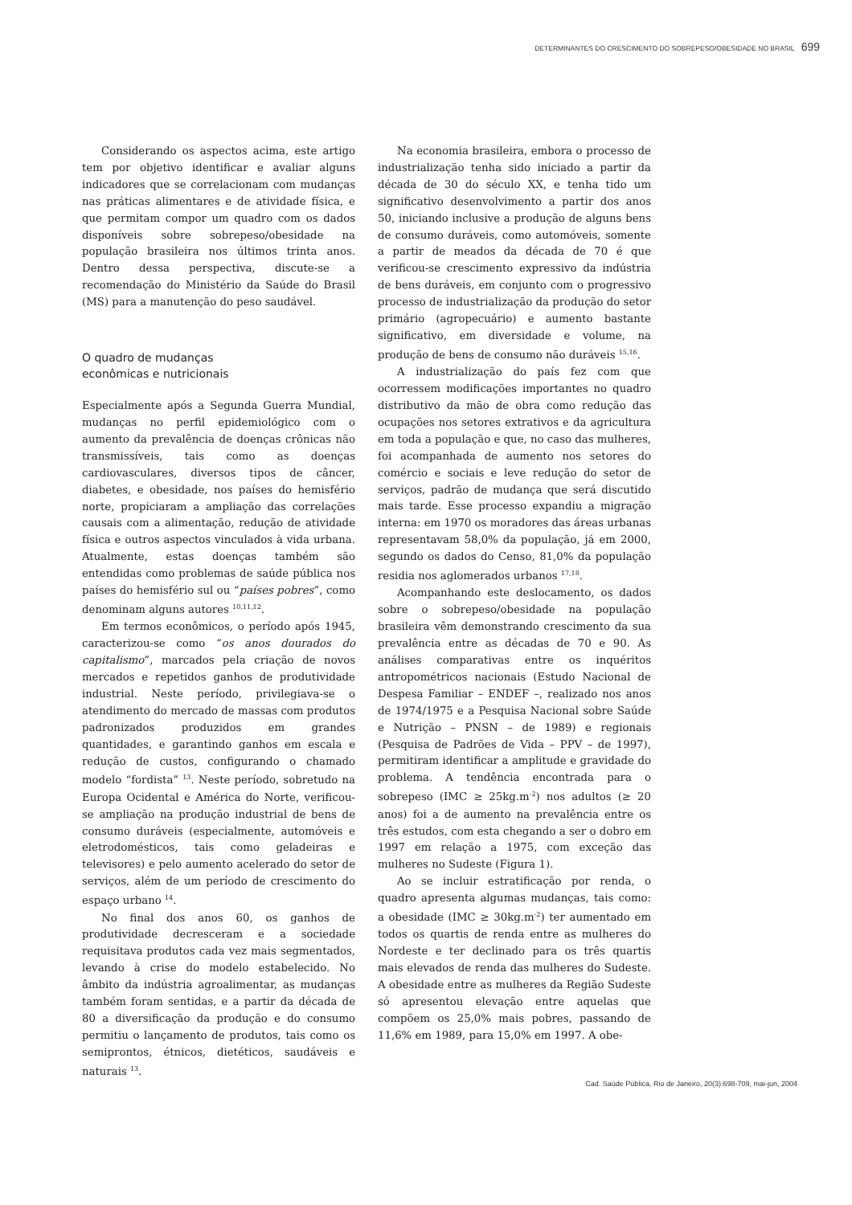DETERMINANTES DO CRESCIMENTO DO SOBREPESO/OBESIDADE NO BRASIL 699
Considerando os aspectos acima, este artigo tem por objetivo identificar e avaliar alguns indicadores que se correlacionam com mudanças nas práticas alimentares e de atividade física, e que permitam compor um quadro com os dados disponíveis sobre sobrepeso/obesidade na população brasileira nos últimos trinta anos. Dentro dessa perspectiva, discute-se a recomendação do Ministério da Saúde do Brasil (MS) para a manutenção do peso saudável.
O quadro de mudanças
econômicas e nutricionais
Especialmente após a Segunda Guerra Mundial, mudanças no perfil epidemiológico com o aumento da prevalência de doenças crônicas não transmissíveis, tais como as doenças cardiovasculares, diversos tipos de câncer, diabetes, e obesidade, nos países do hemisfério norte, propiciaram a ampliação das correlações causais com a alimentação, redução de atividade física e outros aspectos vinculados à vida urbana. Atualmente, estas doenças também são entendidas como problemas de saúde pública nos países do hemisfério sul ou “países pobres”, como denominam alguns autores <sup>10,11,12</sup>.
Em termos econômicos, o período após 1945, caracterizou-se como “os anos dourados do capitalismo”, marcados pela criação de novos mercados e repetidos ganhos de produtividade industrial. Neste período, privilegiava-se o atendimento do mercado de massas com produtos padronizados produzidos em grandes quantidades, e garantindo ganhos em escala e redução de custos, configurando o chamado modelo “fordista” <sup>13</sup>. Neste período, sobretudo na Europa Ocidental e América do Norte, verificou-se ampliação na produção industrial de bens de consumo duráveis (especialmente, automóveis e eletrodomésticos, tais como geladeiras e televisores) e pelo aumento acelerado do setor de serviços, além de um período de crescimento do espaço urbano <sup>14</sup>.
No final dos anos 60, os ganhos de produtividade decresceram e a sociedade requisitava produtos cada vez mais segmentados, levando à crise do modelo estabelecido. No âmbito da indústria agroalimentar, as mudanças também foram sentidas, e a partir da década de 80 a diversificação da produção e do consumo permitiu o lançamento de produtos, tais como os semiprontos, étnicos, dietéticos, saudáveis e naturais <sup>13</sup>.
Na economia brasileira, embora o processo de industrialização tenha sido iniciado a partir da década de 30 do século XX, e tenha tido um significativo desenvolvimento a partir dos anos 50, iniciando inclusive a produção de alguns bens de consumo duráveis, como automóveis, somente a partir de meados da década de 70 é que verificou-se crescimento expressivo da indústria de bens duráveis, em conjunto com o progressivo processo de industrialização da produção do setor primário (agropecuário) e aumento bastante significativo, em diversidade e volume, na produção de bens de consumo não duráveis <sup>15,16</sup>.
A industrialização do país fez com que ocorressem modificações importantes no quadro distributivo da mão de obra como redução das ocupações nos setores extrativos e da agricultura em toda a população e que, no caso das mulheres, foi acompanhada de aumento nos setores do comércio e sociais e leve redução do setor de serviços, padrão de mudança que será discutido mais tarde. Esse processo expandiu a migração interna: em 1970 os moradores das áreas urbanas representavam 58,0% da população, já em 2000, segundo os dados do Censo, 81,0% da população residia nos aglomerados urbanos <sup>17,18</sup>.
Acompanhando este deslocamento, os dados sobre o sobrepeso/obesidade na população brasileira vêm demonstrando crescimento da sua prevalência entre as décadas de 70 e 90. As análises comparativas entre os inquéritos antropométricos nacionais (Estudo Nacional de Despesa Familiar – ENDEF –, realizado nos anos de 1974/1975 e a Pesquisa Nacional sobre Saúde e Nutrição – PNSN – de 1989) e regionais (Pesquisa de Padrões de Vida – PPV – de 1997), permitiram identificar a amplitude e gravidade do problema. A tendência encontrada para o sobrepeso (IMC ≥ 25kg.m<sup>-2</sup>) nos adultos (≥ 20 anos) foi a de aumento na prevalência entre os três estudos, com esta chegando a ser o dobro em 1997 em relação a 1975, com exceção das mulheres no Sudeste (Figura 1).
Ao se incluir estratificação por renda, o quadro apresenta algumas mudanças, tais como: a obesidade (IMC ≥ 30kg.m<sup>-2</sup>) ter aumentado em todos os quartis de renda entre as mulheres do Nordeste e ter declinado para os três quartis mais elevados de renda das mulheres do Sudeste. A obesidade entre as mulheres da Região Sudeste só apresentou elevação entre aquelas que compõem os 25,0% mais pobres, passando de 11,6% em 1989, para 15,0% em 1997. A obe-
Cad. Saúde Pública, Rio de Janeiro, 20(3):698-709, mai-jun, 2004